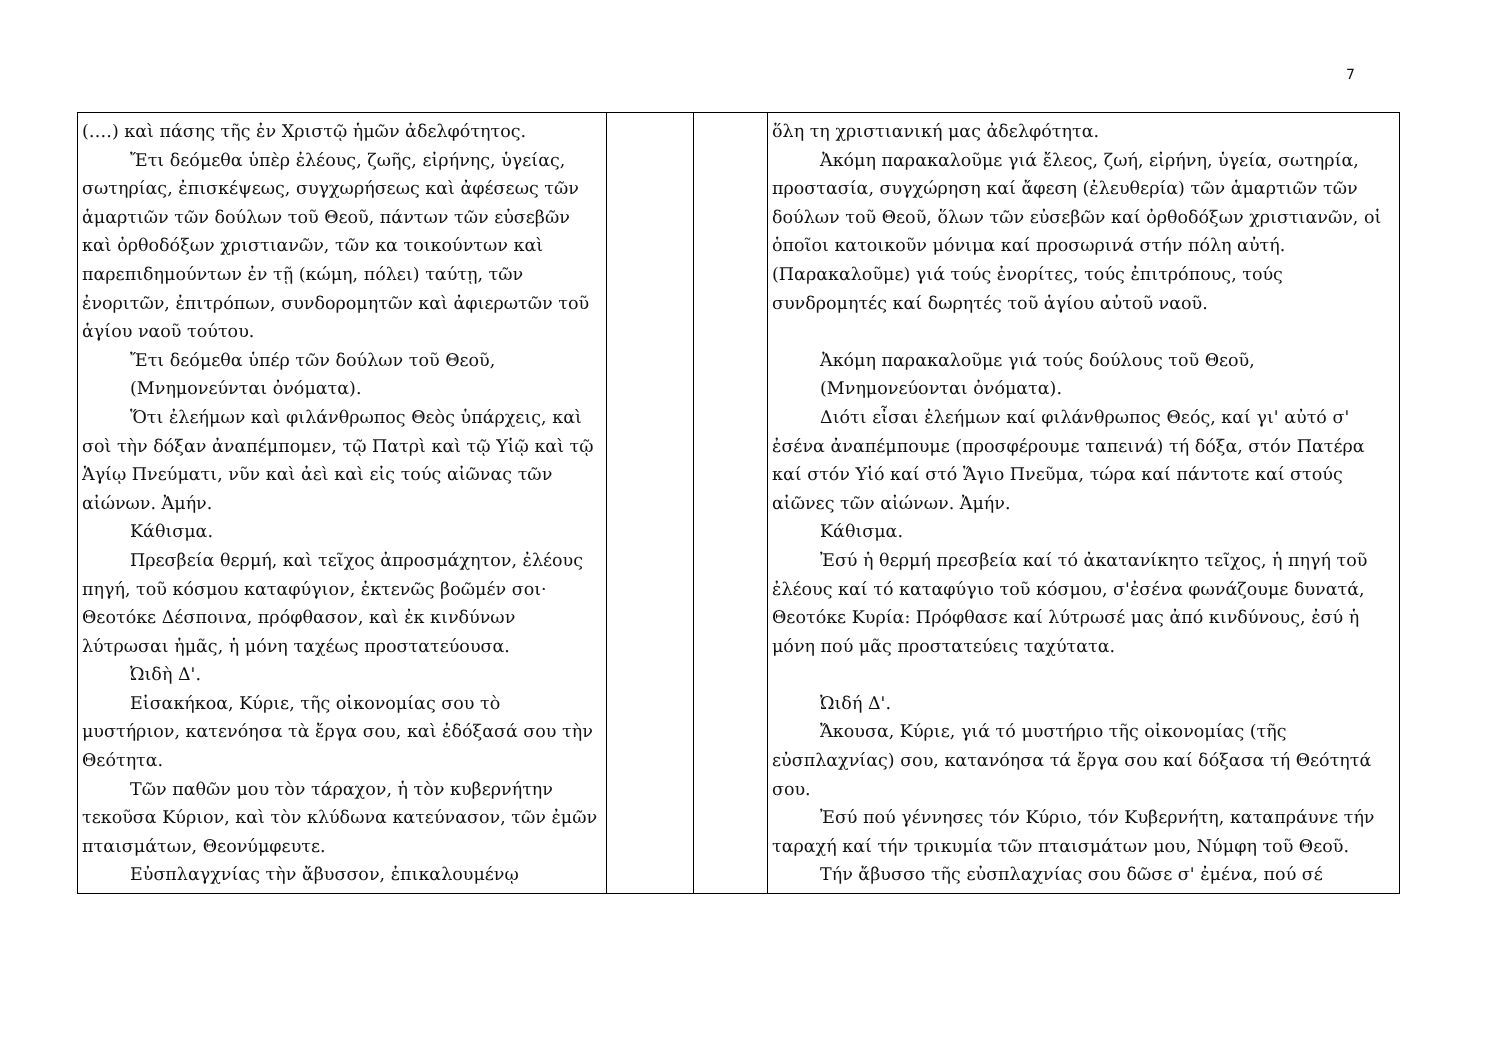7
| (….) καὶ πάσης τῆς ἐν Χριστῷ ἡμῶν ἀδελφότητος. Ἔτι δεόμεθα ὑπὲρ ἐλέους, ζωῆς, εἰρήνης, ὑγείας, σωτηρίας, ἐπισκέψεως, συγχωρήσεως καὶ ἀφέσεως τῶν ἁμαρτιῶν τῶν δούλων τοῦ Θεοῦ, πάντων τῶν εὐσεβῶν καὶ ὀρθοδόξων χριστιανῶν, τῶν κα τοικούντων καὶ παρεπιδημούντων ἐν τῇ (κώμη, πόλει) ταύτῃ, τῶν ἐνοριτῶν, ἐπιτρόπων, συνδορομητῶν καὶ ἀφιερωτῶν τοῦ ἁγίου ναοῦ τούτου. Ἔτι δεόμεθα ὑπέρ τῶν δούλων τοῦ Θεοῦ, (Μνημονεύνται ὀνόματα). Ὅτι ἐλεήμων καὶ φιλάνθρωπος Θεὸς ὑπάρχεις, καὶ σοὶ τὴν δόξαν ἀναπέμπομεν, τῷ Πατρὶ καὶ τῷ Υἱῷ καὶ τῷ Ἁγίῳ Πνεύματι, νῦν καὶ ἀεὶ καὶ εἰς τούς αἰῶνας τῶν αἰώνων. Ἀμήν. Κάθισμα. Πρεσβεία θερμή, καὶ τεῖχος ἀπροσμάχητον, ἐλέους πηγή, τοῦ κόσμου καταφύγιον, ἐκτενῶς βοῶμέν σοι· Θεοτόκε Δέσποινα, πρόφθασον, καὶ ἐκ κινδύνων λύτρωσαι ἡμᾶς, ἡ μόνη ταχέως προστατεύουσα. Ὠιδὴ Δ'. Εἰσακήκοα, Κύριε, τῆς οἰκονομίας σου τὸ μυστήριον, κατενόησα τὰ ἔργα σου, καὶ ἐδόξασά σου τὴν Θεότητα. Τῶν παθῶν μου τὸν τάραχον, ἡ τὸν κυβερνήτην τεκοῦσα Κύριον, καὶ τὸν κλύδωνα κατεύνασον, τῶν ἐμῶν πταισμάτων, Θεονύμφευτε. Εὐσπλαγχνίας τὴν ἄβυσσον, ἐπικαλουμένῳ | | | ὅλη τη χριστιανική μας ἀδελφότητα. Ἀκόμη παρακαλοῦμε γιά ἔλεος, ζωή, εἰρήνη, ὑγεία, σωτηρία, προστασία, συγχώρηση καί ἄφεση (ἐλευθερία) τῶν ἁμαρτιῶν τῶν δούλων τοῦ Θεοῦ, ὅλων τῶν εὐσεβῶν καί ὀρθοδόξων χριστιανῶν, οἱ ὁποῖοι κατοικοῦν μόνιμα καί προσωρινά στήν πόλη αὐτή. (Παρακαλοῦμε) γιά τούς ἐνορίτες, τούς ἐπιτρόπους, τούς συνδρομητές καί δωρητές τοῦ ἁγίου αὐτοῦ ναοῦ. Ἀκόμη παρακαλοῦμε γιά τούς δούλους τοῦ Θεοῦ, (Μνημονεύονται ὀνόματα). Διότι εἶσαι ἐλεήμων καί φιλάνθρωπος Θεός, καί γι' αὐτό σ' ἐσένα ἀναπέμπουμε (προσφέρουμε ταπεινά) τή δόξα, στόν Πατέρα καί στόν Υἱό καί στό Ἅγιο Πνεῦμα, τώρα καί πάντοτε καί στούς αἰῶνες τῶν αἰώνων. Ἀμήν. Κάθισμα. Ἐσύ ἡ θερμή πρεσβεία καί τό ἀκατανίκητο τεῖχος, ἡ πηγή τοῦ ἐλέους καί τό καταφύγιο τοῦ κόσμου, σ'ἐσένα φωνάζουμε δυνατά, Θεοτόκε Κυρία: Πρόφθασε καί λύτρωσέ μας ἀπό κινδύνους, ἐσύ ἡ μόνη πού μᾶς προστατεύεις ταχύτατα. Ὠιδή Δ'. Ἄκουσα, Κύριε, γιά τό μυστήριο τῆς οἰκονομίας (τῆς εὐσπλαχνίας) σου, κατανόησα τά ἔργα σου καί δόξασα τή Θεότητά σου. Ἐσύ πού γέννησες τόν Κύριο, τόν Κυβερνήτη, καταπράυνε τήν ταραχή καί τήν τρικυμία τῶν πταισμάτων μου, Νύμφη τοῦ Θεοῦ. Τήν ἄβυσσο τῆς εὐσπλαχνίας σου δῶσε σ' ἐμένα, πού σέ |